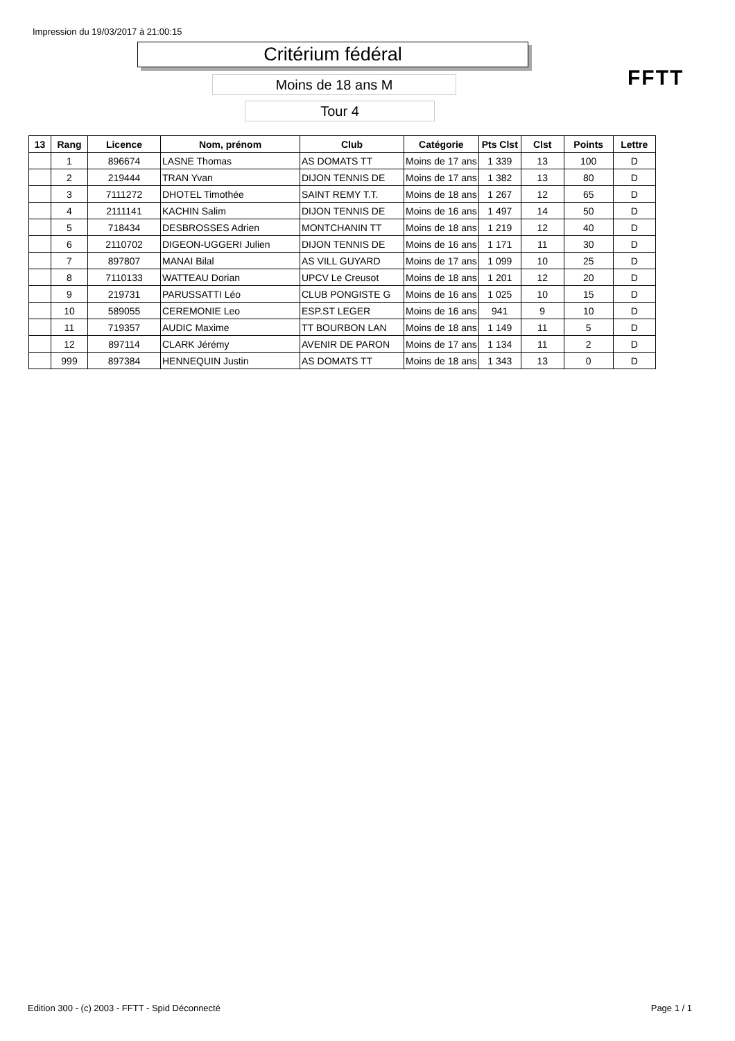Impression du 19/03/2017 à 21:00:15
Critérium fédéral
Moins de 18 ans M
Tour 4
FFTT
| 13 | Rang | Licence | Nom, prénom | Club | Catégorie | Pts Clst | Clst | Points | Lettre |
| --- | --- | --- | --- | --- | --- | --- | --- | --- | --- |
| | 1 | 896674 | LASNE Thomas | AS DOMATS TT | Moins de 17 ans | 1 339 | 13 | 100 | D |
| | 2 | 219444 | TRAN Yvan | DIJON TENNIS DE | Moins de 17 ans | 1 382 | 13 | 80 | D |
| | 3 | 7111272 | DHOTEL Timothée | SAINT REMY T.T. | Moins de 18 ans | 1 267 | 12 | 65 | D |
| | 4 | 2111141 | KACHIN Salim | DIJON TENNIS DE | Moins de 16 ans | 1 497 | 14 | 50 | D |
| | 5 | 718434 | DESBROSSES Adrien | MONTCHANIN TT | Moins de 18 ans | 1 219 | 12 | 40 | D |
| | 6 | 2110702 | DIGEON-UGGERI Julien | DIJON TENNIS DE | Moins de 16 ans | 1 171 | 11 | 30 | D |
| | 7 | 897807 | MANAI Bilal | AS VILL GUYARD | Moins de 17 ans | 1 099 | 10 | 25 | D |
| | 8 | 7110133 | WATTEAU Dorian | UPCV Le Creusot | Moins de 18 ans | 1 201 | 12 | 20 | D |
| | 9 | 219731 | PARUSSATTI Léo | CLUB PONGISTE G | Moins de 16 ans | 1 025 | 10 | 15 | D |
| | 10 | 589055 | CEREMONIE Leo | ESP.ST LEGER | Moins de 16 ans | 941 | 9 | 10 | D |
| | 11 | 719357 | AUDIC Maxime | TT BOURBON LAN | Moins de 18 ans | 1 149 | 11 | 5 | D |
| | 12 | 897114 | CLARK Jérémy | AVENIR DE PARON | Moins de 17 ans | 1 134 | 11 | 2 | D |
| | 999 | 897384 | HENNEQUIN Justin | AS DOMATS TT | Moins de 18 ans | 1 343 | 13 | 0 | D |
Edition 300 - (c) 2003 - FFTT - Spid Déconnecté
Page 1 / 1